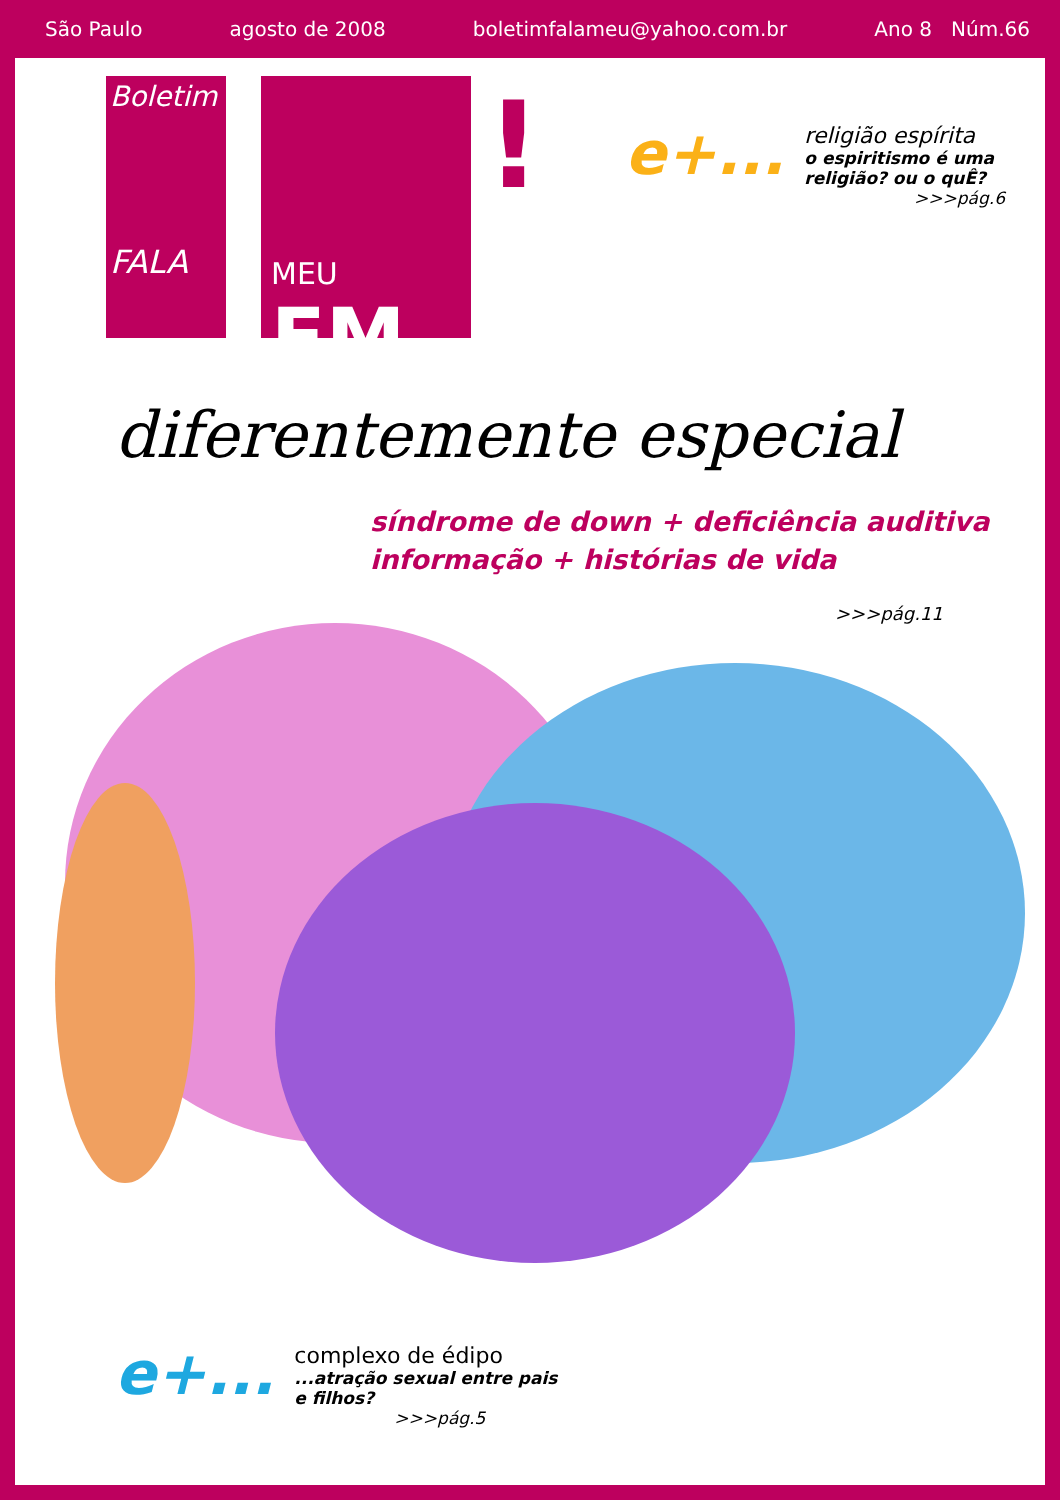São Paulo agosto de 2008 boletimfalameu@yahoo.com.br Ano 8 Núm.66
Boletim
FALA
MEU FM
!
e+...
religião espírita
o espiritismo é uma religião? ou o quÊ?
>>>pág.6
diferentemente especial
síndrome de down + deficiência auditiva
informação + histórias de vida
>>>pág.11
e+...
complexo de édipo
...atração sexual entre pais e filhos?
>>>pág.5